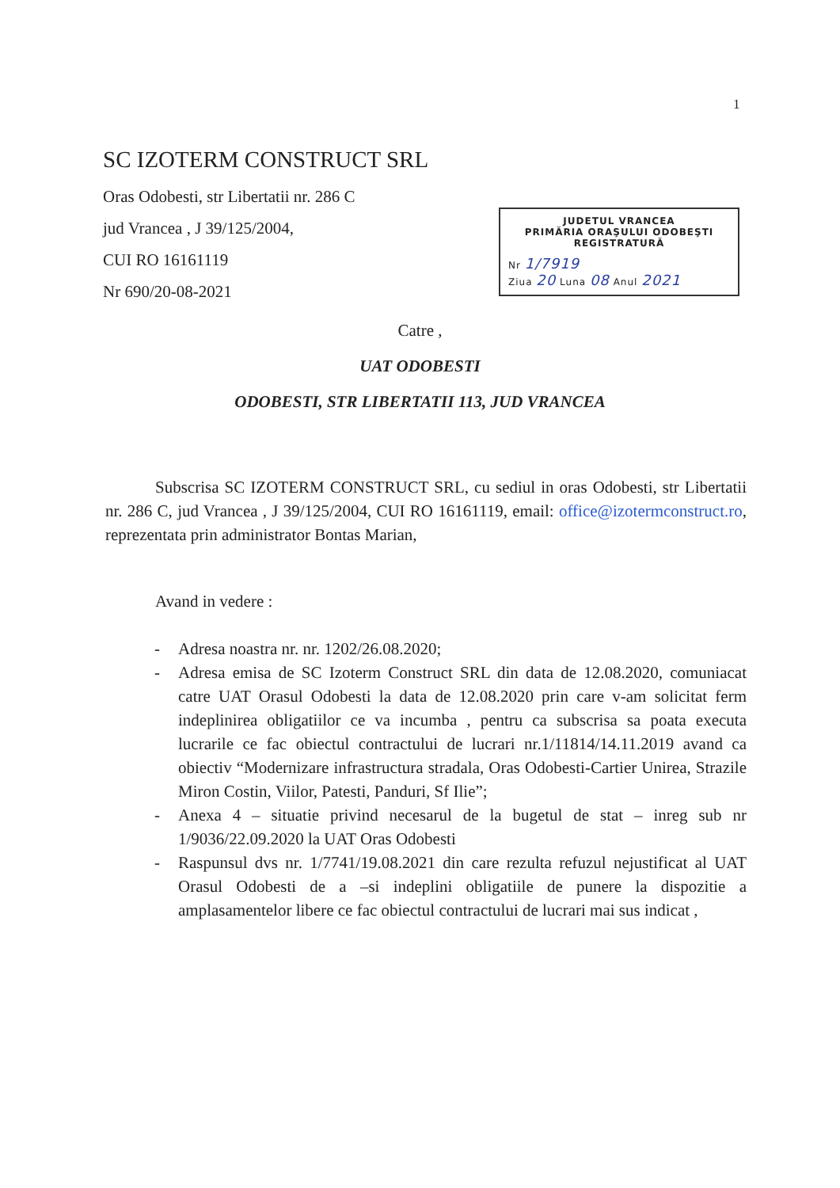1
SC IZOTERM CONSTRUCT SRL
Oras Odobesti, str Libertatii nr. 286 C
jud Vrancea , J 39/125/2004,
CUI RO 16161119
Nr 690/20-08-2021
JUDETUL VRANCEA
PRIMĂRIA ORAŞULUI ODOBEŞTI
REGISTRATURĂ
Nr 1/7919
Ziua 20 Luna 08 Anul 2021
Catre ,
UAT ODOBESTI
ODOBESTI, STR LIBERTATII 113, JUD VRANCEA
Subscrisa SC IZOTERM CONSTRUCT SRL, cu sediul in oras Odobesti, str Libertatii nr. 286 C, jud Vrancea , J 39/125/2004, CUI RO 16161119, email: office@izotermconstruct.ro, reprezentata prin administrator Bontas Marian,
Avand in vedere :
- Adresa noastra nr. nr. 1202/26.08.2020;
- Adresa emisa de SC Izoterm Construct SRL din data de 12.08.2020, comuniacat catre UAT Orasul Odobesti la data de 12.08.2020 prin care v-am solicitat ferm indeplinirea obligatiilor ce va incumba , pentru ca subscrisa sa poata executa lucrarile ce fac obiectul contractului de lucrari nr.1/11814/14.11.2019 avand ca obiectiv “Modernizare infrastructura stradala, Oras Odobesti-Cartier Unirea, Strazile Miron Costin, Viilor, Patesti, Panduri, Sf Ilie”;
- Anexa 4 – situatie privind necesarul de la bugetul de stat – inreg sub nr 1/9036/22.09.2020 la UAT Oras Odobesti
- Raspunsul dvs nr. 1/7741/19.08.2021 din care rezulta refuzul nejustificat al UAT Orasul Odobesti de a –si indeplini obligatiile de punere la dispozitie a amplasamentelor libere ce fac obiectul contractului de lucrari mai sus indicat ,